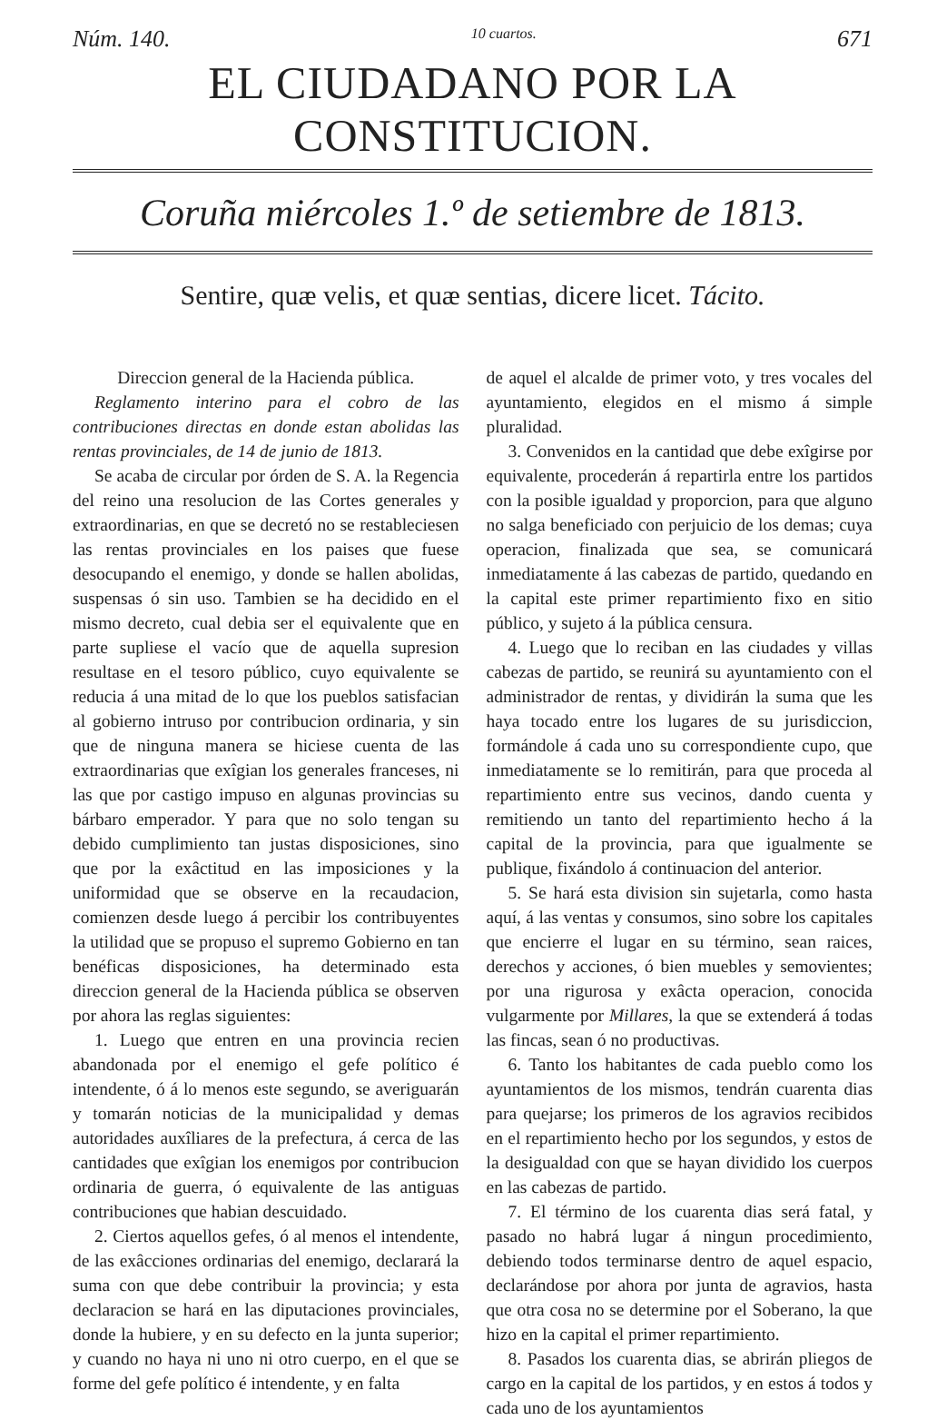Núm. 140. 10 cuartos. 671
EL CIUDADANO POR LA CONSTITUCION.
Coruña miércoles 1.º de setiembre de 1813.
Sentire, quæ velis, et quæ sentias, dicere licet. Tácito.
Direccion general de la Hacienda pública.
Reglamento interino para el cobro de las contribuciones directas en donde estan abolidas las rentas provinciales, de 14 de junio de 1813.
Se acaba de circular por órden de S. A. la Regencia del reino una resolucion de las Cortes generales y extraordinarias, en que se decretó no se restableciesen las rentas provinciales en los paises que fuese desocupando el enemigo, y donde se hallen abolidas, suspensas ó sin uso. Tambien se ha decidido en el mismo decreto, cual debia ser el equivalente que en parte supliese el vacío que de aquella supresion resultase en el tesoro público, cuyo equivalente se reducia á una mitad de lo que los pueblos satisfacian al gobierno intruso por contribucion ordinaria, y sin que de ninguna manera se hiciese cuenta de las extraordinarias que exîgian los generales franceses, ni las que por castigo impuso en algunas provincias su bárbaro emperador. Y para que no solo tengan su debido cumplimiento tan justas disposiciones, sino que por la exâctitud en las imposiciones y la uniformidad que se observe en la recaudacion, comienzen desde luego á percibir los contribuyentes la utilidad que se propuso el supremo Gobierno en tan benéficas disposiciones, ha determinado esta direccion general de la Hacienda pública se observen por ahora las reglas siguientes:
1. Luego que entren en una provincia recien abandonada por el enemigo el gefe político é intendente, ó á lo menos este segundo, se averiguarán y tomarán noticias de la municipalidad y demas autoridades auxîliares de la prefectura, á cerca de las cantidades que exîgian los enemigos por contribucion ordinaria de guerra, ó equivalente de las antiguas contribuciones que habian descuidado.
2. Ciertos aquellos gefes, ó al menos el intendente, de las exâcciones ordinarias del enemigo, declarará la suma con que debe contribuir la provincia; y esta declaracion se hará en las diputaciones provinciales, donde la hubiere, y en su defecto en la junta superior; y cuando no haya ni uno ni otro cuerpo, en el que se forme del gefe político é intendente, y en falta
de aquel el alcalde de primer voto, y tres vocales del ayuntamiento, elegidos en el mismo á simple pluralidad.
3. Convenidos en la cantidad que debe exîgirse por equivalente, procederán á repartirla entre los partidos con la posible igualdad y proporcion, para que alguno no salga beneficiado con perjuicio de los demas; cuya operacion, finalizada que sea, se comunicará inmediatamente á las cabezas de partido, quedando en la capital este primer repartimiento fixo en sitio público, y sujeto á la pública censura.
4. Luego que lo reciban en las ciudades y villas cabezas de partido, se reunirá su ayuntamiento con el administrador de rentas, y dividirán la suma que les haya tocado entre los lugares de su jurisdiccion, formándole á cada uno su correspondiente cupo, que inmediatamente se lo remitirán, para que proceda al repartimiento entre sus vecinos, dando cuenta y remitiendo un tanto del repartimiento hecho á la capital de la provincia, para que igualmente se publique, fixándolo á continuacion del anterior.
5. Se hará esta division sin sujetarla, como hasta aquí, á las ventas y consumos, sino sobre los capitales que encierre el lugar en su término, sean raices, derechos y acciones, ó bien muebles y semovientes; por una rigurosa y exâcta operacion, conocida vulgarmente por Millares, la que se extenderá á todas las fincas, sean ó no productivas.
6. Tanto los habitantes de cada pueblo como los ayuntamientos de los mismos, tendrán cuarenta dias para quejarse; los primeros de los agravios recibidos en el repartimiento hecho por los segundos, y estos de la desigualdad con que se hayan dividido los cuerpos en las cabezas de partido.
7. El término de los cuarenta dias será fatal, y pasado no habrá lugar á ningun procedimiento, debiendo todos terminarse dentro de aquel espacio, declarándose por ahora por junta de agravios, hasta que otra cosa no se determine por el Soberano, la que hizo en la capital el primer repartimiento.
8. Pasados los cuarenta dias, se abrirán pliegos de cargo en la capital de los partidos, y en estos á todos y cada uno de los ayuntamientos